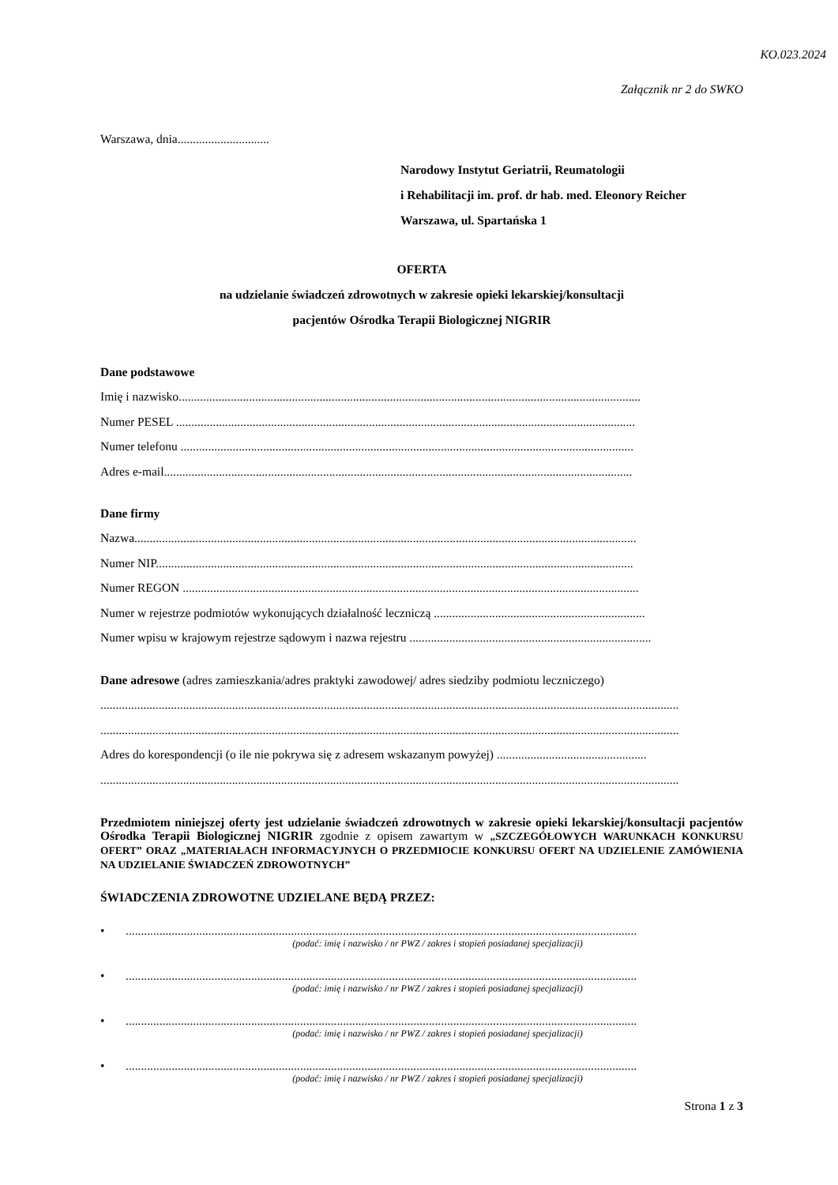KO.023.2024
Załącznik nr 2 do SWKO
Warszawa, dnia..............................
Narodowy Instytut Geriatrii, Reumatologii
i Rehabilitacji im. prof. dr hab. med. Eleonory Reicher
Warszawa, ul. Spartańska 1
OFERTA
na udzielanie świadczeń zdrowotnych w zakresie opieki lekarskiej/konsultacji
pacjentów Ośrodka Terapii Biologicznej NIGRIR
Dane podstawowe
Imię i nazwisko.......................................................................................................................................................
Numer PESEL ......................................................................................................................................................
Numer telefonu ....................................................................................................................................................
Adres e-mail.........................................................................................................................................................
Dane firmy
Nazwa....................................................................................................................................................................
Numer NIP............................................................................................................................................................
Numer REGON .....................................................................................................................................................
Numer w rejestrze podmiotów wykonujących działalność leczniczą .....................................................................
Numer wpisu w krajowym rejestrze sądowym i nazwa rejestru ...............................................................................
Dane adresowe (adres zamieszkania/adres praktyki zawodowej/ adres siedziby podmiotu leczniczego)
.............................................................................................................................................................................................
.............................................................................................................................................................................................
Adres do korespondencji (o ile nie pokrywa się z adresem wskazanym powyżej) .................................................
.............................................................................................................................................................................................
Przedmiotem niniejszej oferty jest udzielanie świadczeń zdrowotnych w zakresie opieki lekarskiej/konsultacji pacjentów Ośrodka Terapii Biologicznej NIGRIR zgodnie z opisem zawartym w „SZCZEGÓŁOWYCH WARUNKACH KONKURSU OFERT” ORAZ „MATERIAŁACH INFORMACYJNYCH O PRZEDMIOCIE KONKURSU OFERT NA UDZIELENIE ZAMÓWIENIA NA UDZIELANIE ŚWIADCZEŃ ZDROWOTNYCH”
ŚWIADCZENIA ZDROWOTNE UDZIELANE BĘDĄ PRZEZ:
•.......................................................................................................................................................................
(podać: imię i nazwisko / nr PWZ / zakres i stopień posiadanej specjalizacji)
•.......................................................................................................................................................................
(podać: imię i nazwisko / nr PWZ / zakres i stopień posiadanej specjalizacji)
•.......................................................................................................................................................................
(podać: imię i nazwisko / nr PWZ / zakres i stopień posiadanej specjalizacji)
•.......................................................................................................................................................................
(podać: imię i nazwisko / nr PWZ / zakres i stopień posiadanej specjalizacji)
Strona 1 z 3